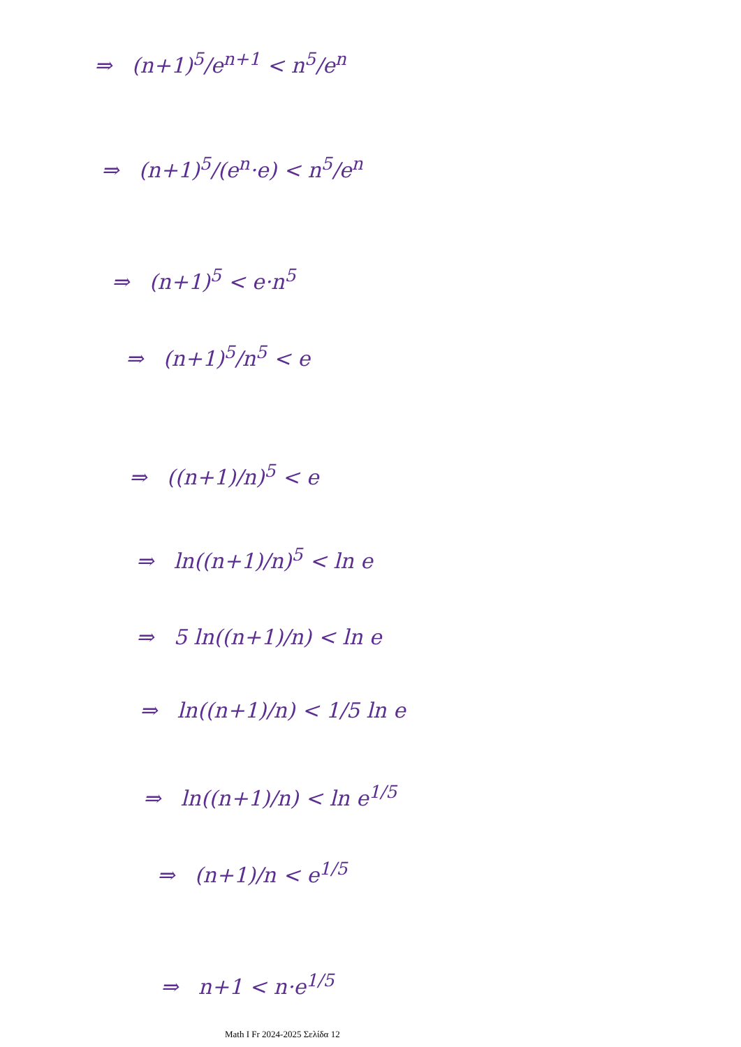⇒ (n+1)<sup>5</sup>/e<sup>n+1</sup> < n<sup>5</sup>/e<sup>n</sup>
⇒ (n+1)<sup>5</sup>/(e<sup>n</sup>·e) < n<sup>5</sup>/e<sup>n</sup>
⇒ (n+1)<sup>5</sup> < e·n<sup>5</sup>
⇒ (n+1)<sup>5</sup>/n<sup>5</sup> < e
⇒ ((n+1)/n)<sup>5</sup> < e
⇒ ln((n+1)/n)<sup>5</sup> < ln e
⇒ 5 ln((n+1)/n) < ln e
⇒ ln((n+1)/n) < 1/5 ln e
⇒ ln((n+1)/n) < ln e<sup>1/5</sup>
⇒ (n+1)/n < e<sup>1/5</sup>
⇒ n+1 < n·e<sup>1/5</sup>
Math I Fr 2024-2025 Σελίδα 12